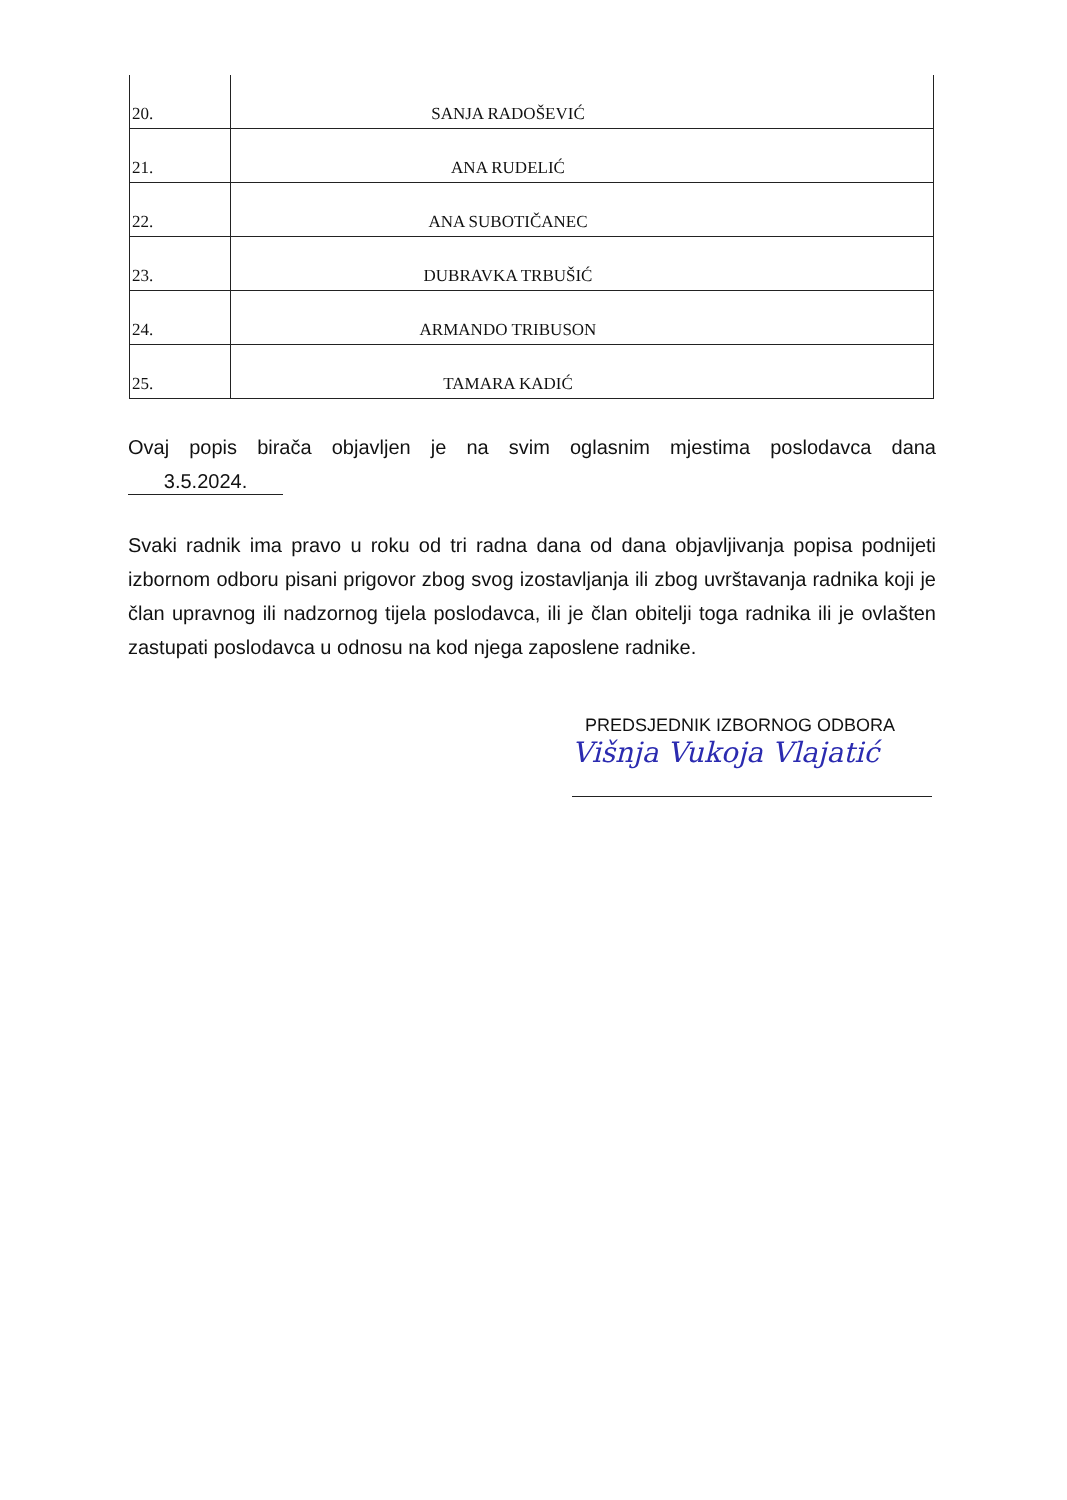| 20. | SANJA RADOŠEVIĆ |
| 21. | ANA RUDELIĆ |
| 22. | ANA SUBOTIČANEC |
| 23. | DUBRAVKA TRBUŠIĆ |
| 24. | ARMANDO TRIBUSON |
| 25. | TAMARA KADIĆ |
Ovaj popis birača objavljen je na svim oglasnim mjestima poslodavca dana 3.5.2024.
Svaki radnik ima pravo u roku od tri radna dana od dana objavljivanja popisa podnijeti izbornom odboru pisani prigovor zbog svog izostavljanja ili zbog uvrštavanja radnika koji je član upravnog ili nadzornog tijela poslodavca, ili je član obitelji toga radnika ili je ovlašten zastupati poslodavca u odnosu na kod njega zaposlene radnike.
PREDSJEDNIK IZBORNOG ODBORA
Višnja Vukoja Vlajatić